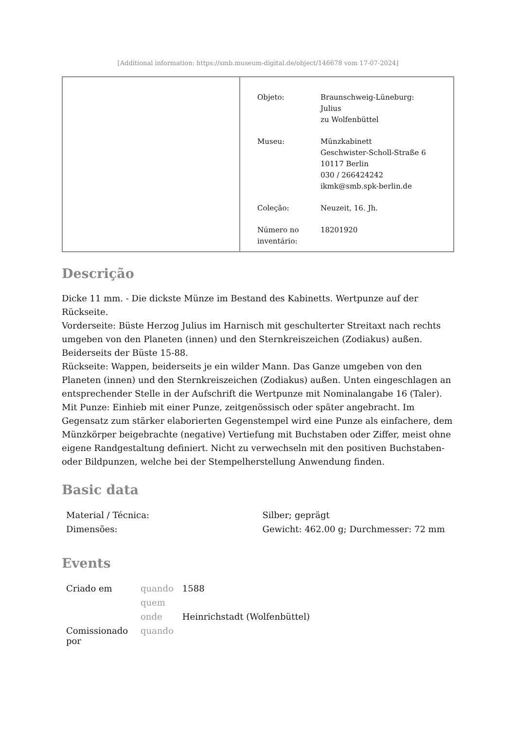[Additional information: https://smb.museum-digital.de/object/146678 vom 17-07-2024]
| Objeto: | Braunschweig-Lüneburg: Julius zu Wolfenbüttel |
| Museu: | Münzkabinett Geschwister-Scholl-Straße 6 10117 Berlin 030 / 266424242 ikmk@smb.spk-berlin.de |
| Coleção: | Neuzeit, 16. Jh. |
| Número no inventário: | 18201920 |
Descrição
Dicke 11 mm. - Die dickste Münze im Bestand des Kabinetts. Wertpunze auf der Rückseite.
Vorderseite: Büste Herzog Julius im Harnisch mit geschulterter Streitaxt nach rechts umgeben von den Planeten (innen) und den Sternkreiszeichen (Zodiakus) außen. Beiderseits der Büste 15-88.
Rückseite: Wappen, beiderseits je ein wilder Mann. Das Ganze umgeben von den Planeten (innen) und den Sternkreiszeichen (Zodiakus) außen. Unten eingeschlagen an entsprechender Stelle in der Aufschrift die Wertpunze mit Nominalangabe 16 (Taler).
Mit Punze: Einhieb mit einer Punze, zeitgenössisch oder später angebracht. Im Gegensatz zum stärker elaborierten Gegenstempel wird eine Punze als einfachere, dem Münzkörper beigebrachte (negative) Vertiefung mit Buchstaben oder Ziffer, meist ohne eigene Randgestaltung definiert. Nicht zu verwechseln mit den positiven Buchstaben- oder Bildpunzen, welche bei der Stempelherstellung Anwendung finden.
Basic data
| Material / Técnica: | Silber; geprägt |
| Dimensões: | Gewicht: 462.00 g; Durchmesser: 72 mm |
Events
| Criado em | quando | 1588 |
| | quem | |
| | onde | Heinrichstadt (Wolfenbüttel) |
| Comissionado por | quando | |